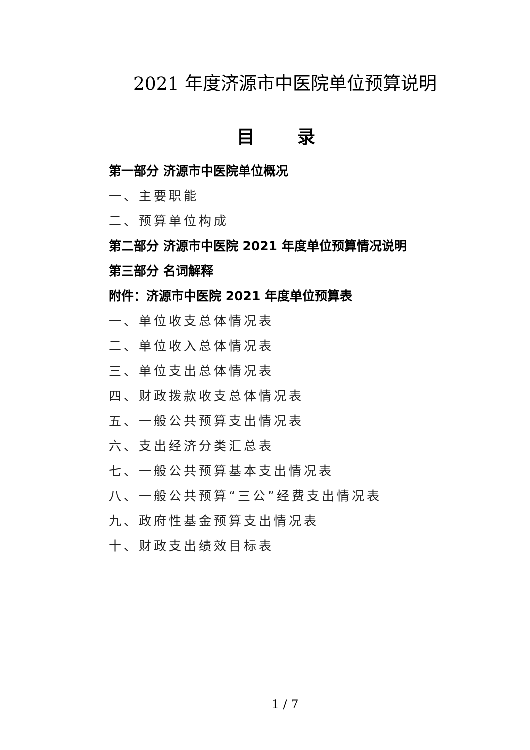2021 年度济源市中医院单位预算说明
目 录
第一部分 济源市中医院单位概况
一、主要职能
二、预算单位构成
第二部分 济源市中医院 2021 年度单位预算情况说明
第三部分 名词解释
附件：济源市中医院 2021 年度单位预算表
一、单位收支总体情况表
二、单位收入总体情况表
三、单位支出总体情况表
四、财政拨款收支总体情况表
五、一般公共预算支出情况表
六、支出经济分类汇总表
七、一般公共预算基本支出情况表
八、一般公共预算“三公”经费支出情况表
九、政府性基金预算支出情况表
十、财政支出绩效目标表
1 / 7